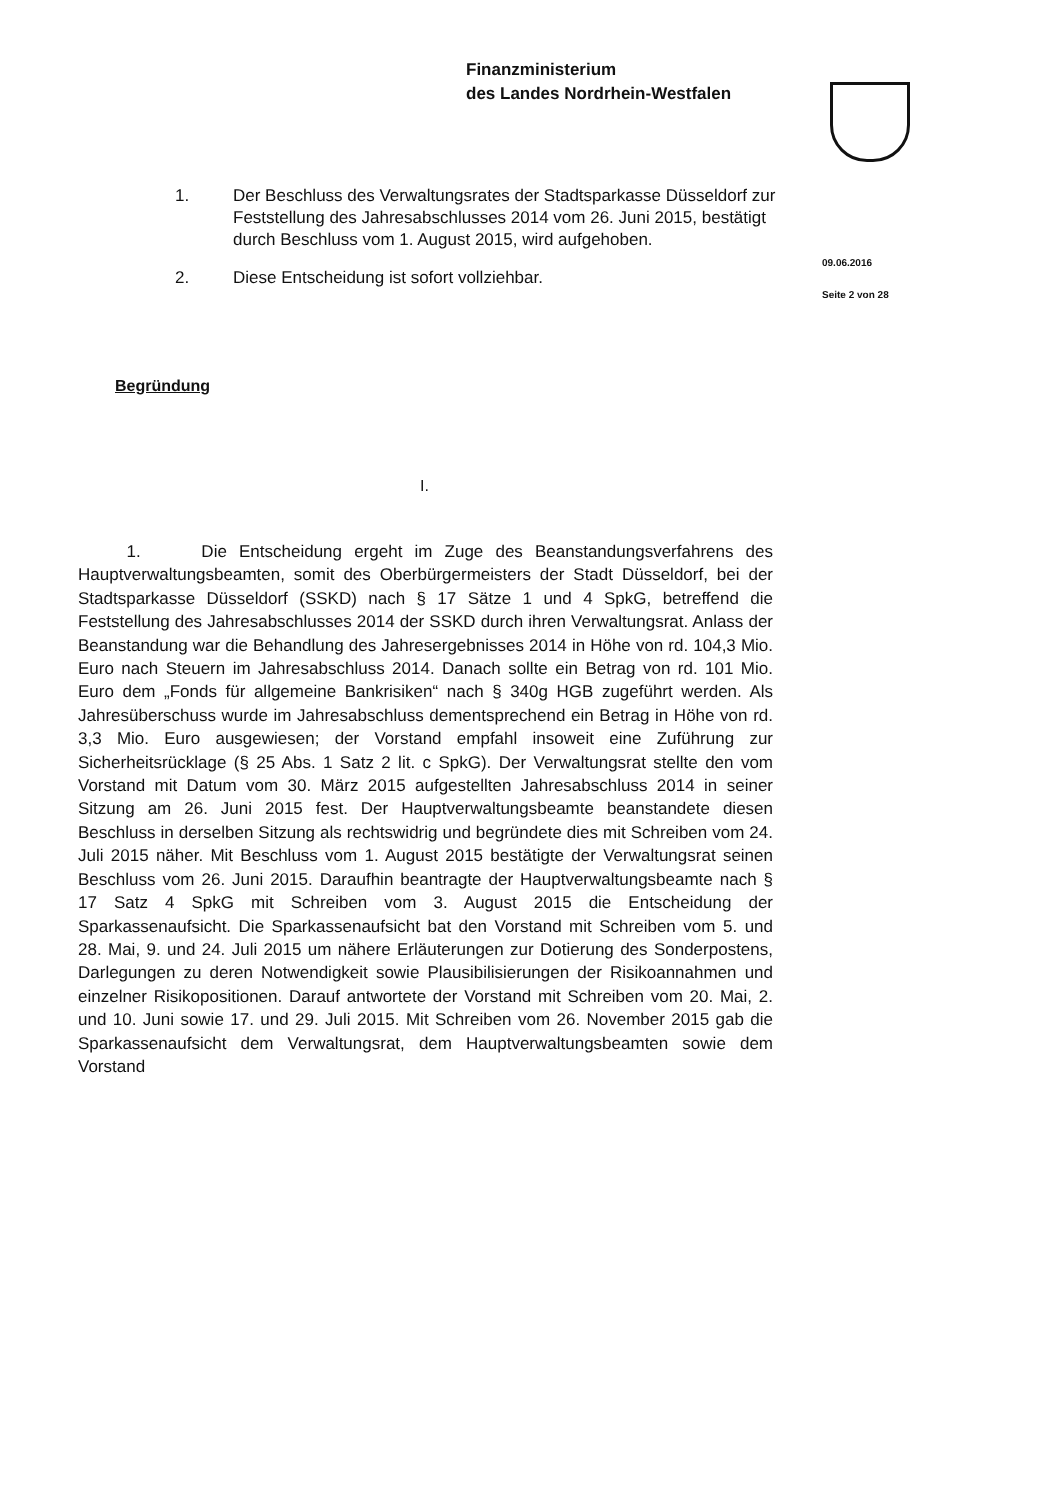Finanzministerium
des Landes Nordrhein-Westfalen
1. Der Beschluss des Verwaltungsrates der Stadtsparkasse Düsseldorf zur Feststellung des Jahresabschlusses 2014 vom 26. Juni 2015, bestätigt durch Beschluss vom 1. August 2015, wird aufgehoben.
2. Diese Entscheidung ist sofort vollziehbar.
09.06.2016
Seite 2 von 28
Begründung
I.
1. Die Entscheidung ergeht im Zuge des Beanstandungsverfahrens des Hauptverwaltungsbeamten, somit des Oberbürgermeisters der Stadt Düsseldorf, bei der Stadtsparkasse Düsseldorf (SSKD) nach § 17 Sätze 1 und 4 SpkG, betreffend die Feststellung des Jahresabschlusses 2014 der SSKD durch ihren Verwaltungsrat. Anlass der Beanstandung war die Behandlung des Jahresergebnisses 2014 in Höhe von rd. 104,3 Mio. Euro nach Steuern im Jahresabschluss 2014. Danach sollte ein Betrag von rd. 101 Mio. Euro dem „Fonds für allgemeine Bankrisiken“ nach § 340g HGB zugeführt werden. Als Jahresüberschuss wurde im Jahresabschluss dementsprechend ein Betrag in Höhe von rd. 3,3 Mio. Euro ausgewiesen; der Vorstand empfahl insoweit eine Zuführung zur Sicherheitsrücklage (§ 25 Abs. 1 Satz 2 lit. c SpkG). Der Verwaltungsrat stellte den vom Vorstand mit Datum vom 30. März 2015 aufgestellten Jahresabschluss 2014 in seiner Sitzung am 26. Juni 2015 fest. Der Hauptverwaltungsbeamte beanstandete diesen Beschluss in derselben Sitzung als rechtswidrig und begründete dies mit Schreiben vom 24. Juli 2015 näher. Mit Beschluss vom 1. August 2015 bestätigte der Verwaltungsrat seinen Beschluss vom 26. Juni 2015. Daraufhin beantragte der Hauptverwaltungsbeamte nach § 17 Satz 4 SpkG mit Schreiben vom 3. August 2015 die Entscheidung der Sparkassenaufsicht. Die Sparkassenaufsicht bat den Vorstand mit Schreiben vom 5. und 28. Mai, 9. und 24. Juli 2015 um nähere Erläuterungen zur Dotierung des Sonderpostens, Darlegungen zu deren Notwendigkeit sowie Plausibilisierungen der Risikoannahmen und einzelner Risikopositionen. Darauf antwortete der Vorstand mit Schreiben vom 20. Mai, 2. und 10. Juni sowie 17. und 29. Juli 2015. Mit Schreiben vom 26. November 2015 gab die Sparkassenaufsicht dem Verwaltungsrat, dem Hauptverwaltungsbeamten sowie dem Vorstand